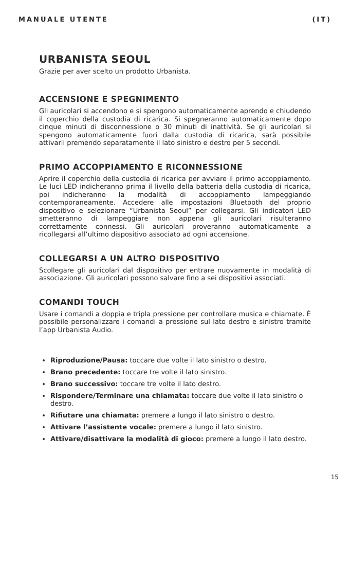MANUALE UTENTE (IT)
URBANISTA SEOUL
Grazie per aver scelto un prodotto Urbanista.
ACCENSIONE E SPEGNIMENTO
Gli auricolari si accendono e si spengono automaticamente aprendo e chiudendo il coperchio della custodia di ricarica. Si spegneranno automaticamente dopo cinque minuti di disconnessione o 30 minuti di inattività. Se gli auricolari si spengono automaticamente fuori dalla custodia di ricarica, sarà possibile attivarli premendo separatamente il lato sinistro e destro per 5 secondi.
PRIMO ACCOPPIAMENTO E RICONNESSIONE
Aprire il coperchio della custodia di ricarica per avviare il primo accoppiamento. Le luci LED indicheranno prima il livello della batteria della custodia di ricarica, poi indicheranno la modalità di accoppiamento lampeggiando contemporaneamente. Accedere alle impostazioni Bluetooth del proprio dispositivo e selezionare “Urbanista Seoul” per collegarsi. Gli indicatori LED smetteranno di lampeggiare non appena gli auricolari risulteranno correttamente connessi. Gli auricolari proveranno automaticamente a ricollegarsi all’ultimo dispositivo associato ad ogni accensione.
COLLEGARSI A UN ALTRO DISPOSITIVO
Scollegare gli auricolari dal dispositivo per entrare nuovamente in modalità di associazione. Gli auricolari possono salvare fino a sei dispositivi associati.
COMANDI TOUCH
Usare i comandi a doppia e tripla pressione per controllare musica e chiamate. È possibile personalizzare i comandi a pressione sul lato destro e sinistro tramite l’app Urbanista Audio.
Riproduzione/Pausa: toccare due volte il lato sinistro o destro.
Brano precedente: toccare tre volte il lato sinistro.
Brano successivo: toccare tre volte il lato destro.
Rispondere/Terminare una chiamata: toccare due volte il lato sinistro o destro.
Rifiutare una chiamata: premere a lungo il lato sinistro o destro.
Attivare l’assistente vocale: premere a lungo il lato sinistro.
Attivare/disattivare la modalità di gioco: premere a lungo il lato destro.
15